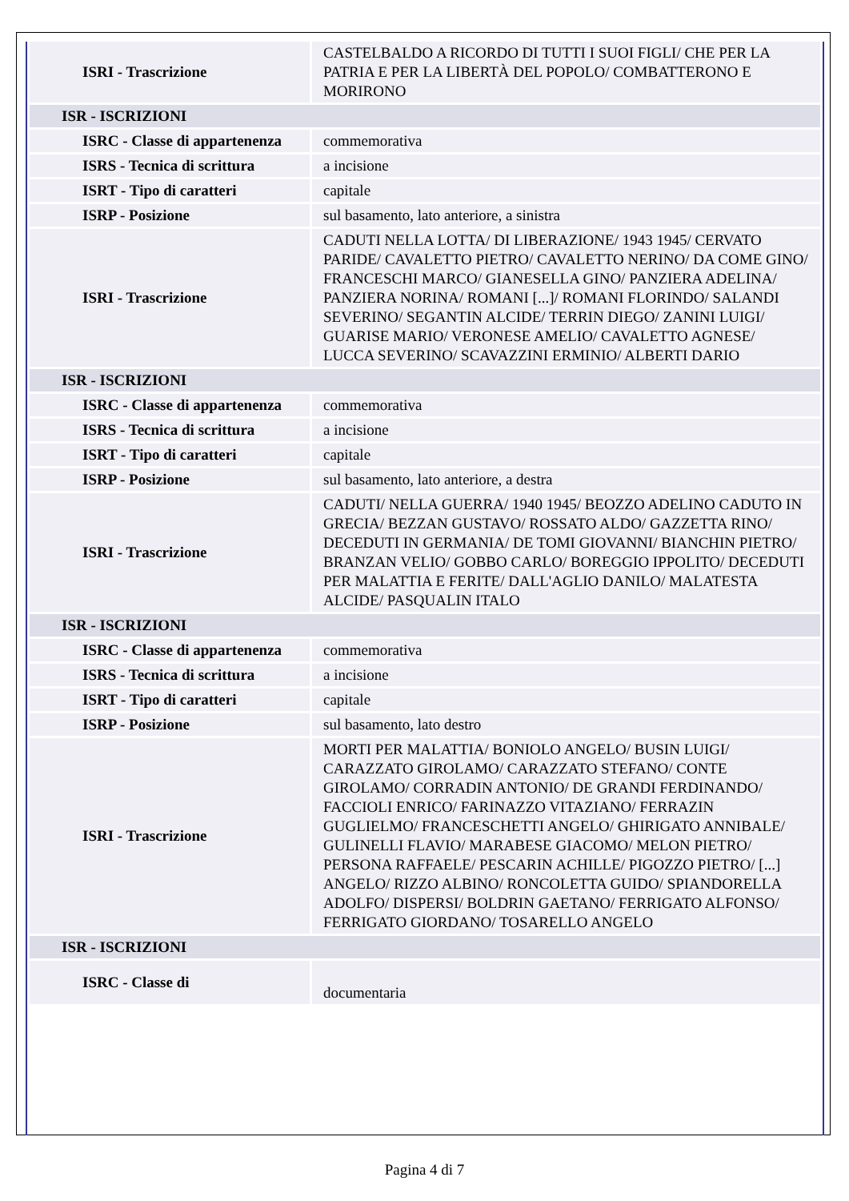| ISRI - Trascrizione | CASTELBALDO A RICORDO DI TUTTI I SUOI FIGLI/ CHE PER LA PATRIA E PER LA LIBERTÀ DEL POPOLO/ COMBATTERONO E MORIRONO |
| ISR - ISCRIZIONI | |
| ISRC - Classe di appartenenza | commemorativa |
| ISRS - Tecnica di scrittura | a incisione |
| ISRT - Tipo di caratteri | capitale |
| ISRP - Posizione | sul basamento, lato anteriore, a sinistra |
| ISRI - Trascrizione | CADUTI NELLA LOTTA/ DI LIBERAZIONE/ 1943 1945/ CERVATO PARIDE/ CAVALETTO PIETRO/ CAVALETTO NERINO/ DA COME GINO/ FRANCESCHI MARCO/ GIANESELLA GINO/ PANZIERA ADELINA/ PANZIERA NORINA/ ROMANI [...]/ ROMANI FLORINDO/ SALANDI SEVERINO/ SEGANTIN ALCIDE/ TERRIN DIEGO/ ZANINI LUIGI/ GUARISE MARIO/ VERONESE AMELIO/ CAVALETTO AGNESE/ LUCCA SEVERINO/ SCAVAZZINI ERMINIO/ ALBERTI DARIO |
| ISR - ISCRIZIONI | |
| ISRC - Classe di appartenenza | commemorativa |
| ISRS - Tecnica di scrittura | a incisione |
| ISRT - Tipo di caratteri | capitale |
| ISRP - Posizione | sul basamento, lato anteriore, a destra |
| ISRI - Trascrizione | CADUTI/ NELLA GUERRA/ 1940 1945/ BEOZZO ADELINO CADUTO IN GRECIA/ BEZZAN GUSTAVO/ ROSSATO ALDO/ GAZZETTA RINO/ DECEDUTI IN GERMANIA/ DE TOMI GIOVANNI/ BIANCHIN PIETRO/ BRANZAN VELIO/ GOBBO CARLO/ BOREGGIO IPPOLITO/ DECEDUTI PER MALATTIA E FERITE/ DALL'AGLIO DANILO/ MALATESTA ALCIDE/ PASQUALIN ITALO |
| ISR - ISCRIZIONI | |
| ISRC - Classe di appartenenza | commemorativa |
| ISRS - Tecnica di scrittura | a incisione |
| ISRT - Tipo di caratteri | capitale |
| ISRP - Posizione | sul basamento, lato destro |
| ISRI - Trascrizione | MORTI PER MALATTIA/ BONIOLO ANGELO/ BUSIN LUIGI/ CARAZZATO GIROLAMO/ CARAZZATO STEFANO/ CONTE GIROLAMO/ CORRADIN ANTONIO/ DE GRANDI FERDINANDO/ FACCIOLI ENRICO/ FARINAZZO VITAZIANO/ FERRAZIN GUGLIELMO/ FRANCESCHETTI ANGELO/ GHIRIGATO ANNIBALE/ GULINELLI FLAVIO/ MARABESE GIACOMO/ MELON PIETRO/ PERSONA RAFFAELE/ PESCARIN ACHILLE/ PIGOZZO PIETRO/ [...] ANGELO/ RIZZO ALBINO/ RONCOLETTA GUIDO/ SPIANDORELLA ADOLFO/ DISPERSI/ BOLDRIN GAETANO/ FERRIGATO ALFONSO/ FERRIGATO GIORDANO/ TOSARELLO ANGELO |
| ISR - ISCRIZIONI | |
| ISRC - Classe di | documentaria |
Pagina 4 di 7